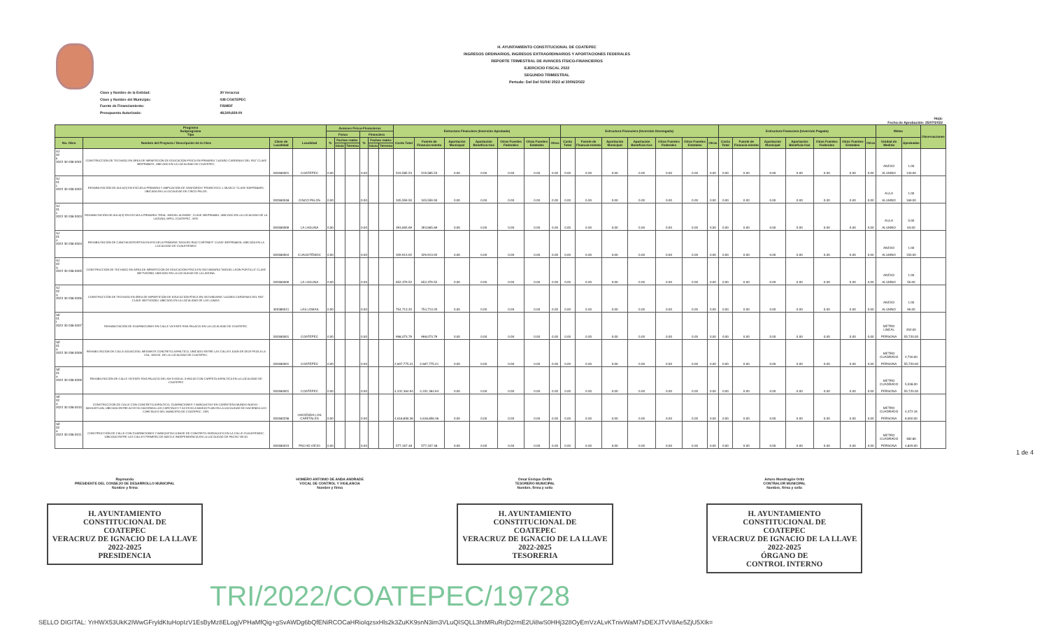H. AYUNTAMIENTO CONSTITUCIONAL DE COATEPEC
INGRESOS ORDINARIOS, INGRESOS EXTRAORDINARIOS Y APORTACIONES FEDERALES
REPORTE TRIMESTRAL DE AVANCES FÍSICO-FINANCIEROS
EJERCICIO FISCAL 2022
SEGUNDO TRIMESTRAL
Periodo: Del Del 01/04/ 2022 al 30/06/2022
Clave y Nombre de la Entidad: 30 Veracruz
Clave y Nombre del Municipio: 038 COATEPEC
Fuente de Financiamiento: FISMDF
Presupuesto Autorizado: 48,549,839.00
Hoja:
Fecha de Aprobación: 25/07/2022
| Programa Subprograma Tipo | | | | Avances Físico-Financieros | | | | | | Estructura Financiera (Inversión Aprobada) | | | | | | | Estructura Financiera (Inversión Devengada) | | | | | | | Estructura Financiera (Inversión Pagada) | | | | | | | Metas | | Observaciones |
| --- | --- | --- | --- | --- | --- | --- | --- | --- | --- | --- | --- | --- | --- | --- | --- | --- | --- | --- | --- | --- | --- | --- | --- | --- | --- | --- | --- | --- | --- | --- | --- | --- | --- |
| | | | | Físico | | | Financiero | | | | | | | | | | | | | | | | | | | | | | | | | | |
| No. Obra | Nombre del Proyecto / Descripción de la Obra | Clave de Localidad | Localidad | % | Fechas reales | | % | Fechas reales | | Costo Total | Fuente de Financia-miento | Aportación Municipal | Aportación Beneficia-rios | Otras Fuentes Federales | Otras Fuentes Estatales | Otros | Costo Total | Fuente de Financia-miento | Aportación Municipal | Aportación Beneficia-rios | Otras Fuentes Federales | Otras Fuentes Estatales | Otros | Costo Total | Fuente de Financia-miento | Aportación Municipal | Aportación Beneficia-rios | Otras Fuentes Federales | Otras Fuentes Estatales | Otros | Unidad de Medida | Aprobadas | |
| | | | | | Inicio | Término | | Inicio | Término | | | | | | | | | | | | | | | | | | | | | | | | |
| SJ 02 k 2022 30 038 0001 | CONSTRUCCIÓN DE TECHADO EN ÁREA DE IMPARTICIÓN DE EDUCACIÓN FÍSICA EN PRIMARIA "LAZARO CARDENAS DEL RIO" CLAVE 30DPR4947D, UBICADO EN LA LOCALIDAD DE COATEPEC. | 300380001 | COATEPEC | 0.00 | | | 0.00 | | | 519,585.53 | 519,585.53 | 0.00 | 0.00 | 0.00 | 0.00 | 0.00 | 0.00 | 0.00 | 0.00 | 0.00 | 0.00 | 0.00 | 0.00 | 0.00 | 0.00 | 0.00 | 0.00 | 0.00 | 0.00 | 0.00 | ANEXO ALUMNO | 1.00 140.00 | |
| SJ 01 c 2022 30 038 0002 | REHABILITACIÓN DE AULA(S) EN ESCUELA PRIMARIA Y AMPLIACIÓN DE SANITARIOS "FRANCISCO J. MUJICA" CLAVE 30EPR0469S, UBICADA EN LA LOCALIDAD DE CINCO PALOS. | 300380048 | CINCO PALOS | 0.00 | | | 0.00 | | | 345,559.50 | 345,559.50 | 0.00 | 0.00 | 0.00 | 0.00 | 0.00 | 0.00 | 0.00 | 0.00 | 0.00 | 0.00 | 0.00 | 0.00 | 0.00 | 0.00 | 0.00 | 0.00 | 0.00 | 0.00 | 0.00 | AULA ALUMNO | 1.00 169.00 | |
| SJ 01 c 2022 30 038 0003 | REHABILITACIÓN DE AULA(S) EN ESCUELA PRIMARIA "GRAL. MIGUEL ALEMÁN", CLAVE 30EPR0485J, UBICADO EN LA LOCALIDAD DE LA LAGUNA, MPIO. COATEPEC, VER. | 300380009 | LA LAGUNA | 0.00 | | | 0.00 | | | 393,665.69 | 393,665.69 | 0.00 | 0.00 | 0.00 | 0.00 | 0.00 | 0.00 | 0.00 | 0.00 | 0.00 | 0.00 | 0.00 | 0.00 | 0.00 | 0.00 | 0.00 | 0.00 | 0.00 | 0.00 | 0.00 | AULA ALUMNO | 5.00 63.00 | |
| SJ 01 o 2022 30 038 0004 | REHABILITACIÓN DE CANCHA DEPORTIVA EN ESCUELA PRIMARIA "ADOLFO RUIZ CORTINES" CLAVE 30EPR0481N, UBICADA EN LA LOCALIDAD DE CUAUHTEMOC | 300380004 | CUAUHTÉMOC | 0.00 | | | 0.00 | | | 329,913.92 | 329,913.92 | 0.00 | 0.00 | 0.00 | 0.00 | 0.00 | 0.00 | 0.00 | 0.00 | 0.00 | 0.00 | 0.00 | 0.00 | 0.00 | 0.00 | 0.00 | 0.00 | 0.00 | 0.00 | 0.00 | ANEXO ALUMNO | 1.00 150.00 | |
| SJ 02 q 2022 30 038 0005 | CONSTRUCCIÓN DE TECHADO EN ÁREA DE IMPARTICIÓN DE EDUCACIÓN FÍSICA EN SECUNDARIA "MIGUEL LEÓN PORTILLA" CLAVE 30ETV0298O, UBICADO EN LA LOCALIDAD DE LA LAGUNA. | 300380009 | LA LAGUNA | 0.00 | | | 0.00 | | | 652,379.52 | 652,379.52 | 0.00 | 0.00 | 0.00 | 0.00 | 0.00 | 0.00 | 0.00 | 0.00 | 0.00 | 0.00 | 0.00 | 0.00 | 0.00 | 0.00 | 0.00 | 0.00 | 0.00 | 0.00 | 0.00 | ANEXO ALUMNO | 1.00 50.00 | |
| SJ 02 q 2022 30 038 0006 | CONSTRUCCIÓN DE TECHADO EN ÁREA DE IMPARTICIÓN DE EDUCACIÓN FÍSICA EN SECUNDARIA "LAZARO CARDENAS DEL RIO" CLAVE 30DTV0326V, UBICADO EN LA LOCALIDAD DE LAS LOMAS. | 300380011 | LAS LOMAS | 0.00 | | | 0.00 | | | 754,713.20 | 754,713.20 | 0.00 | 0.00 | 0.00 | 0.00 | 0.00 | 0.00 | 0.00 | 0.00 | 0.00 | 0.00 | 0.00 | 0.00 | 0.00 | 0.00 | 0.00 | 0.00 | 0.00 | 0.00 | 0.00 | ANEXO ALUMNO | 1.00 90.00 | |
| SE 01 f 2022 30 038 0007 | REHABILITACIÓN DE GUARNICIONES EN CALLE VICENTE RIVA PALACIO EN LA LOCALIDAD DE COATEPEC. | 300380001 | COATEPEC | 0.00 | | | 0.00 | | | 998,073.79 | 998,073.79 | 0.00 | 0.00 | 0.00 | 0.00 | 0.00 | 0.00 | 0.00 | 0.00 | 0.00 | 0.00 | 0.00 | 0.00 | 0.00 | 0.00 | 0.00 | 0.00 | 0.00 | 0.00 | 0.00 | METRO LINEAL PERSONA | 202.00 55,720.00 | |
| SE 01 a 2022 30 038 0008 | REHABILITACIÓN DE CALLE AGUACATAL MEDIANTE CONCRETO ASFALTICO, UBICADO ENTRE LAS CALLES JUAN DE DIOS PEZA A LA COL. MOSVI, DE LA LOCALIDAD DE COATEPEC. | 300380001 | COATEPEC | 0.00 | | | 0.00 | | | 2,607,775.41 | 2,607,775.41 | 0.00 | 0.00 | 0.00 | 0.00 | 0.00 | 0.00 | 0.00 | 0.00 | 0.00 | 0.00 | 0.00 | 0.00 | 0.00 | 0.00 | 0.00 | 0.00 | 0.00 | 0.00 | 0.00 | METRO CUADRADO PERSONA | 2,730.00 55,720.00 | |
| SE 01 a 2022 30 038 0009 | REHABILITACIÓN DE CALLE VICENTE RIVA PALACIO DEL KM 0+000 AL 0+852.00 CON CARPETA ASFALTICA EN LA LOCALIDAD DE COATEPEC | 300380001 | COATEPEC | 0.00 | | | 0.00 | | | 4,431,364.94 | 4,431,364.94 | 0.00 | 0.00 | 0.00 | 0.00 | 0.00 | 0.00 | 0.00 | 0.00 | 0.00 | 0.00 | 0.00 | 0.00 | 0.00 | 0.00 | 0.00 | 0.00 | 0.00 | 0.00 | 0.00 | METRO CUADRADO PERSONA | 5,538.00 55,720.00 | |
| SE 02 a 2022 30 038 0010 | CONSTRUCCIÓN DE CALLE CON CONCRETO ASFALTICO, GUARNICIONES Y BANQUETAS EN CARRETERA MUNDO NUEVO - MAHUIXTLAN, UBICADA ENTRE ACCESO HACIENDA LOS CAFETALES Y ACCESO A MAHUIXTLAN EN LA LOCALIDAD DE HACIENDA LOS CAFETALES DEL MUNICIPIO DE COATEPEC, VER. | 300380236 | HACIENDA LOS CAFETALES | 0.00 | | | 0.00 | | | 4,618,856.36 | 4,618,856.36 | 0.00 | 0.00 | 0.00 | 0.00 | 0.00 | 0.00 | 0.00 | 0.00 | 0.00 | 0.00 | 0.00 | 0.00 | 0.00 | 0.00 | 0.00 | 0.00 | 0.00 | 0.00 | 0.00 | METRO CUADRADO PERSONA | 4,472.16 6,000.00 | |
| SE 02 a 2022 30 038 0011 | CONSTRUCCIÓN DE CALLE CON GUARNICIONES Y BANQUETAS A BASE DE CONCRETO HIDRAULICO EN LA CALLE CUAUHTEMOC, UBICADA ENTRE LAS CALLES PRIMERO DE MAYO E INDEPENDENCIA EN LA LOCALIDAD DE PACHO VIEJO | 300380015 | PACHO VIEJO | 0.00 | | | 0.00 | | | 577,167.48 | 577,167.48 | 0.00 | 0.00 | 0.00 | 0.00 | 0.00 | 0.00 | 0.00 | 0.00 | 0.00 | 0.00 | 0.00 | 0.00 | 0.00 | 0.00 | 0.00 | 0.00 | 0.00 | 0.00 | 0.00 | METRO CUADRADO PERSONA | 382.80 4,829.00 | |
1 de 4
Raymundo
PRESIDENTE DEL CONSEJO DE DESARROLLO MUNICIPAL
Nombre y firma
H. AYUNTAMIENTO
CONSTITUCIONAL DE
COATEPEC
VERACRUZ DE IGNACIO DE LA LLAVE
2022-2025
PRESIDENCIA
HOMERO ANTONIO DE ANDA ANDRADE
VOCAL DE CONTROL Y VIGILANCIA
Nombre y firma
Omar Enrique Delfín
TESORERO MUNICIPAL
Nombre, firma y sello
H. AYUNTAMIENTO
CONSTITUCIONAL DE
COATEPEC
VERACRUZ DE IGNACIO DE LA LLAVE
2022-2025
TESORERIA
Arturo Mondragón Ortiz
CONTRALOR MUNICIPAL
Nombre, firma y sello
H. AYUNTAMIENTO
CONSTITUCIONAL DE
COATEPEC
VERACRUZ DE IGNACIO DE LA LLAVE
2022-2025
ÓRGANO DE
CONTROL INTERNO
TRI/2022/COATEPEC/19728
SELLO DIGITAL: YrHWX53UkK2IWwGFryldKtuHopIzV1EsByMz8ELogjVPHaMfQig+gSvAWDg6bQfENiRCOCaHRioIqzsxHls2k3ZuKK9snN3im3VLuQISQLL3htMRuRrjD2rmE2Ui8wS0HHj328OyEmVzALvKTnivWaM7sDEXJTvV8Ae5ZjU5XIk=